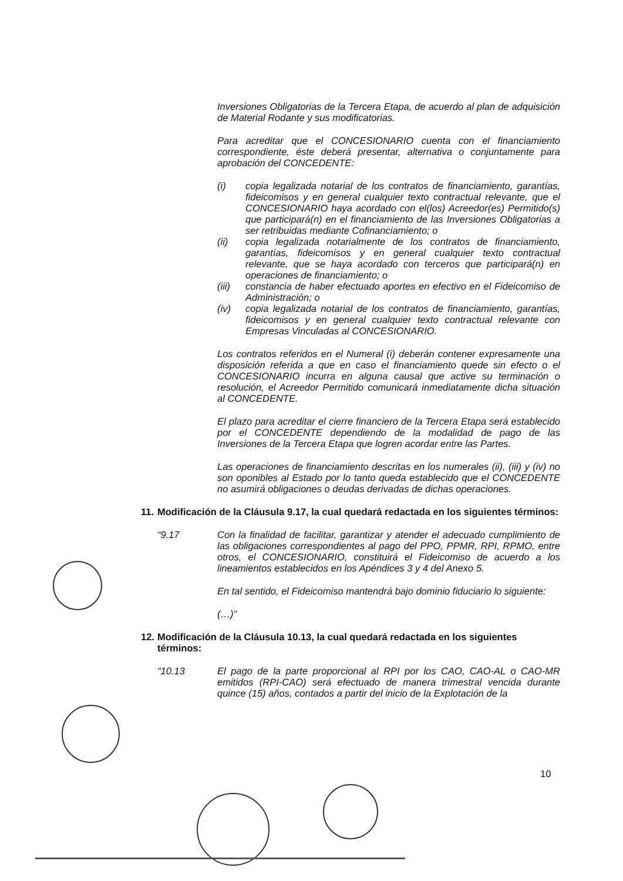Inversiones Obligatorias de la Tercera Etapa, de acuerdo al plan de adquisición de Material Rodante y sus modificatorias.
Para acreditar que el CONCESIONARIO cuenta con el financiamiento correspondiente, éste deberá presentar, alternativa o conjuntamente para aprobación del CONCEDENTE:
(i) copia legalizada notarial de los contratos de financiamiento, garantías, fideicomisos y en general cualquier texto contractual relevante, que el CONCESIONARIO haya acordado con el(los) Acreedor(es) Permitido(s) que participará(n) en el financiamiento de las Inversiones Obligatorias a ser retribuidas mediante Cofinanciamiento; o
(ii) copia legalizada notarialmente de los contratos de financiamiento, garantías, fideicomisos y en general cualquier texto contractual relevante, que se haya acordado con terceros que participará(n) en operaciones de financiamiento; o
(iii) constancia de haber efectuado aportes en efectivo en el Fideicomiso de Administración; o
(iv) copia legalizada notarial de los contratos de financiamiento, garantías, fideicomisos y en general cualquier texto contractual relevante con Empresas Vinculadas al CONCESIONARIO.
Los contratos referidos en el Numeral (i) deberán contener expresamente una disposición referida a que en caso el financiamiento quede sin efecto o el CONCESIONARIO incurra en alguna causal que active su terminación o resolución, el Acreedor Permitido comunicará inmediatamente dicha situación al CONCEDENTE.
El plazo para acreditar el cierre financiero de la Tercera Etapa será establecido por el CONCEDENTE dependiendo de la modalidad de pago de las Inversiones de la Tercera Etapa que logren acordar entre las Partes.
Las operaciones de financiamiento descritas en los numerales (ii), (iii) y (iv) no son oponibles al Estado por lo tanto queda establecido que el CONCEDENTE no asumirá obligaciones o deudas derivadas de dichas operaciones.
11. Modificación de la Cláusula 9.17, la cual quedará redactada en los siguientes términos:
“9.17 Con la finalidad de facilitar, garantizar y atender el adecuado cumplimiento de las obligaciones correspondientes al pago del PPO, PPMR, RPI, RPMO, entre otros, el CONCESIONARIO, constituirá el Fideicomiso de acuerdo a los lineamientos establecidos en los Apéndices 3 y 4 del Anexo 5.
En tal sentido, el Fideicomiso mantendrá bajo dominio fiduciario lo siguiente:
(…)”
12. Modificación de la Cláusula 10.13, la cual quedará redactada en los siguientes términos:
“10.13 El pago de la parte proporcional al RPI por los CAO, CAO-AL o CAO-MR emitidos (RPI-CAO) será efectuado de manera trimestral vencida durante quince (15) años, contados a partir del inicio de la Explotación de la
10